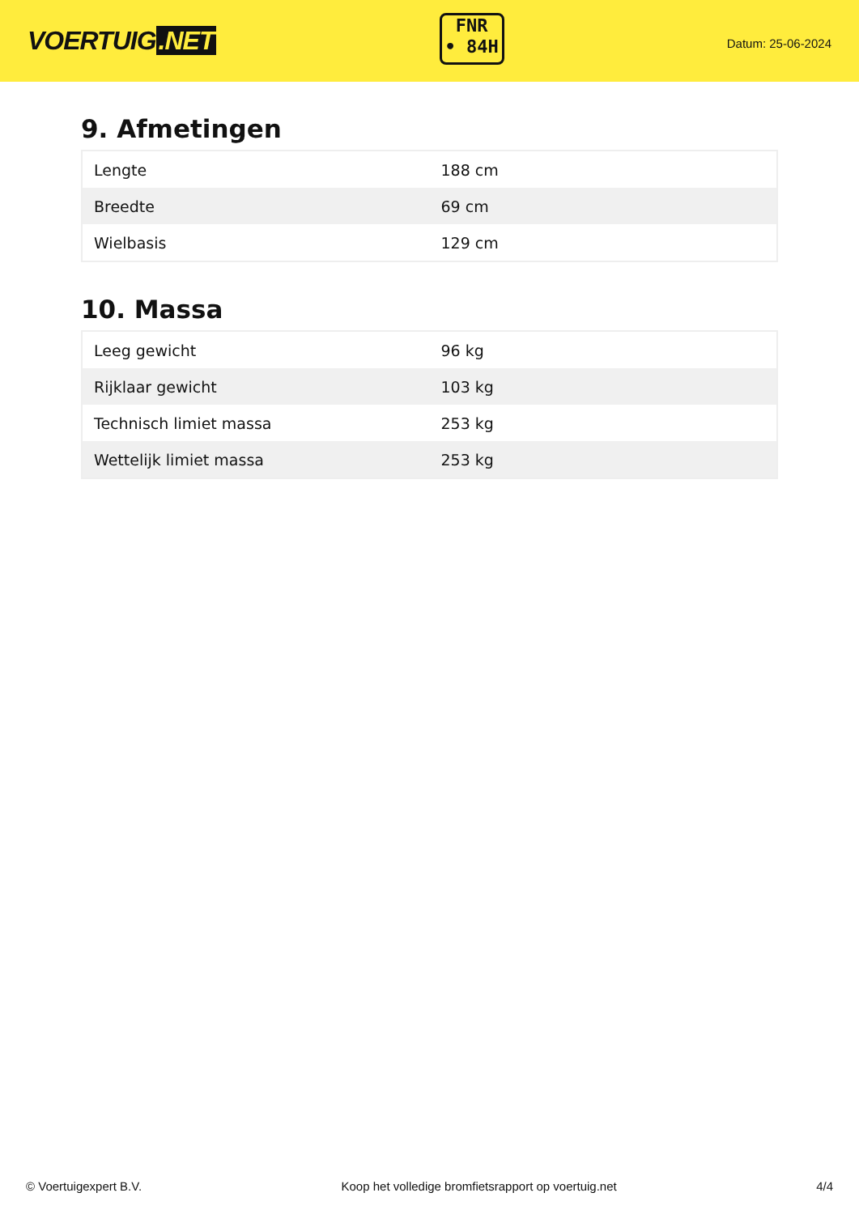VOERTUIG.NET
FNR
• 84H
Datum: 25-06-2024
9. Afmetingen
| Lengte | 188 cm |
| Breedte | 69 cm |
| Wielbasis | 129 cm |
10. Massa
| Leeg gewicht | 96 kg |
| Rijklaar gewicht | 103 kg |
| Technisch limiet massa | 253 kg |
| Wettelijk limiet massa | 253 kg |
© Voertuigexpert B.V. Koop het volledige bromfietsrapport op voertuig.net 4/4